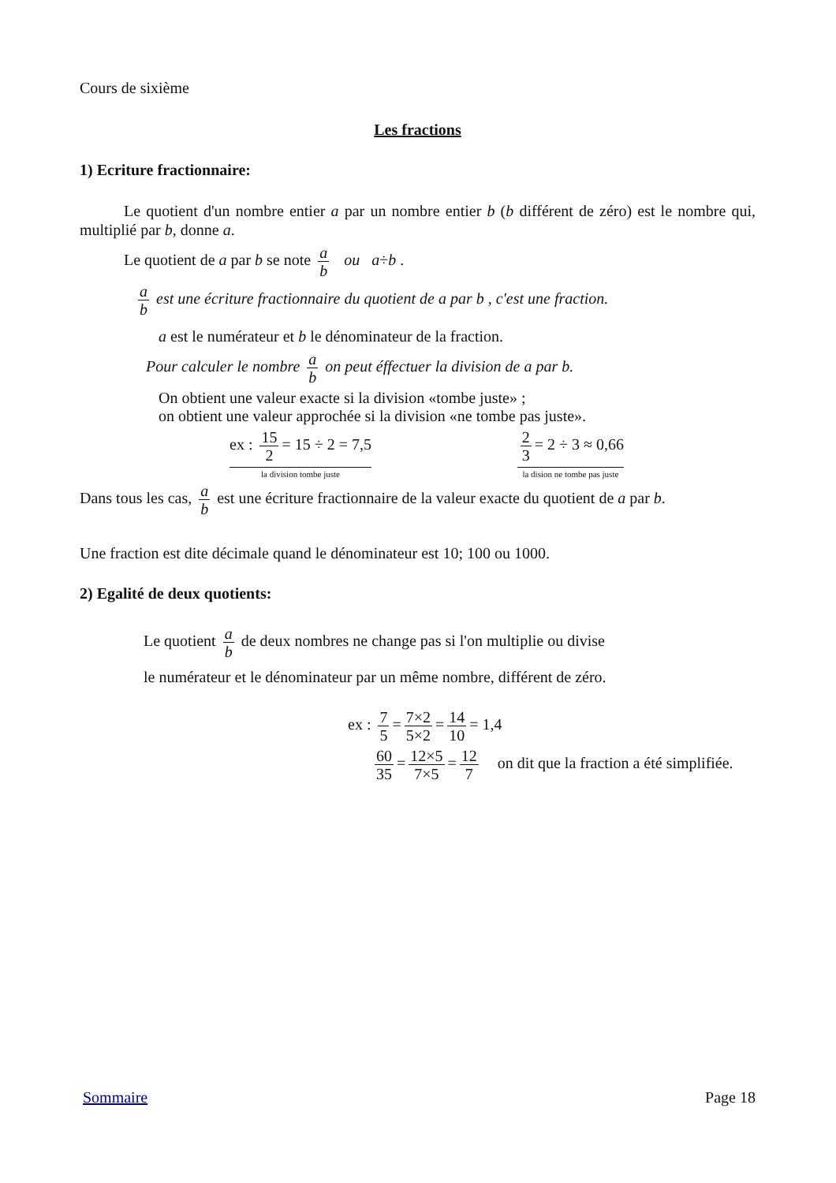Cours de sixième
Les fractions
1) Ecriture fractionnaire:
Le quotient d'un nombre entier a par un nombre entier b (b différent de zéro) est le nombre qui, multiplié par b, donne a.
Le quotient de a par b se note a b ou a÷b .
a b est une écriture fractionnaire du quotient de a par b , c'est une fraction.
a est le numérateur et b le dénominateur de la fraction.
Pour calculer le nombre a b on peut éffectuer la division de a par b.
On obtient une valeur exacte si la division «tombe juste» ;
on obtient une valeur approchée si la division «ne tombe pas juste».
ex : 15 2 = 15 ÷ 2 = 7,5
la division tombe juste
2 3 = 2 ÷ 3 ≈ 0,66
la dision ne tombe pas juste
Dans tous les cas, a b est une écriture fractionnaire de la valeur exacte du quotient de a par b.
Une fraction est dite décimale quand le dénominateur est 10; 100 ou 1000.
2) Egalité de deux quotients:
Le quotient a b de deux nombres ne change pas si l'on multiplie ou divise
le numérateur et le dénominateur par un même nombre, différent de zéro.
ex : 7 5 = 7×2 5×2 = 14 10 = 1,4
60 35 = 12×5 7×5 = 12 7 on dit que la fraction a été simplifiée.
Sommaire Page 18